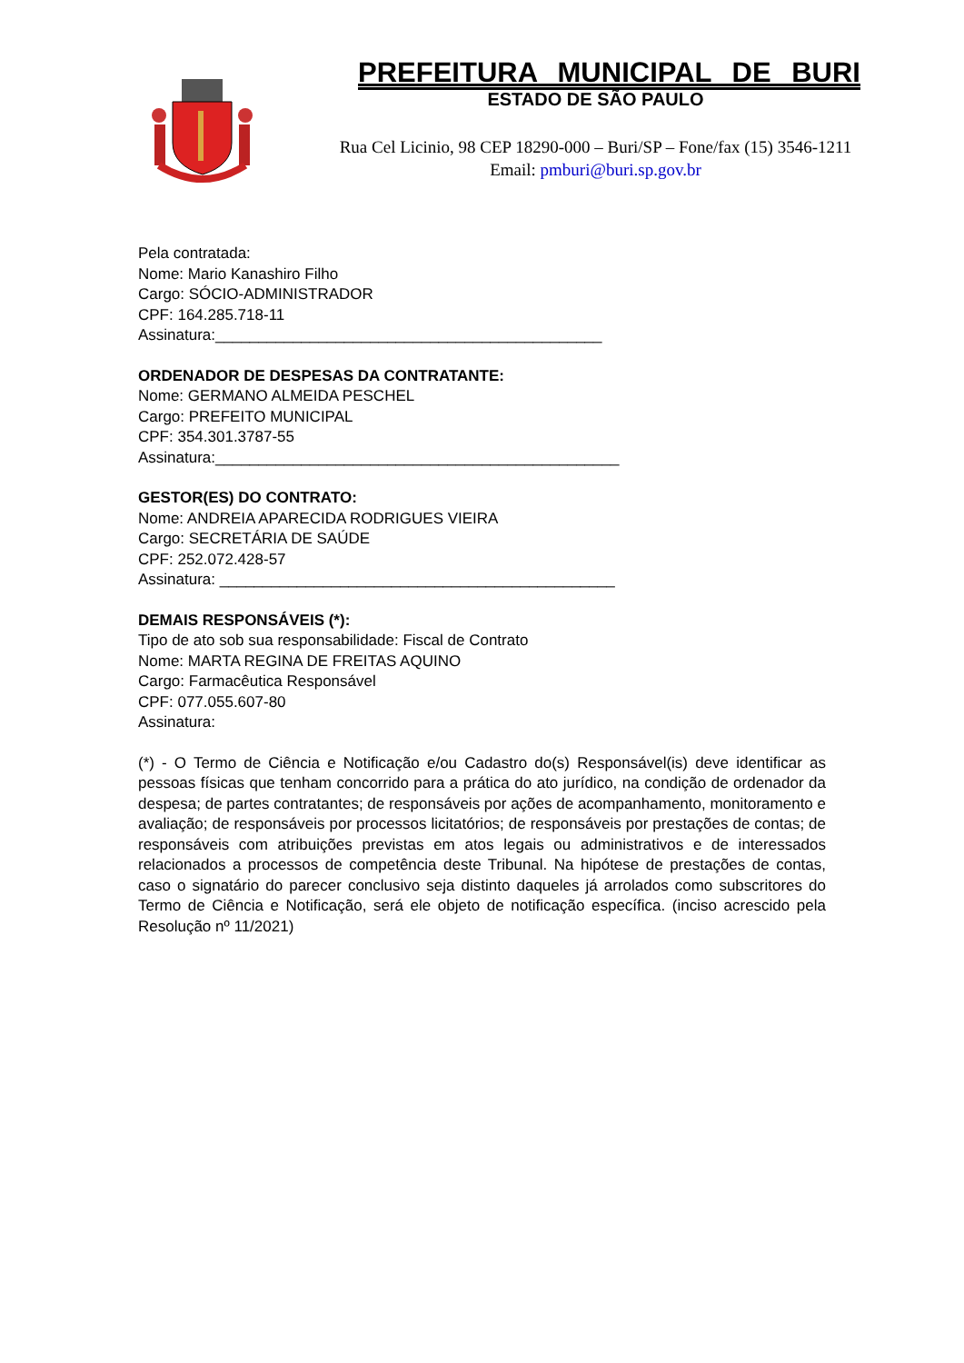PREFEITURA MUNICIPAL DE BURI
ESTADO DE SÃO PAULO
Rua Cel Licinio, 98 CEP 18290-000 – Buri/SP – Fone/fax (15) 3546-1211
Email: pmburi@buri.sp.gov.br
Pela contratada:
Nome: Mario Kanashiro Filho
Cargo: SÓCIO-ADMINISTRADOR
CPF: 164.285.718-11
Assinatura:_____________________________________________
ORDENADOR DE DESPESAS DA CONTRATANTE:
Nome: GERMANO ALMEIDA PESCHEL
Cargo: PREFEITO MUNICIPAL
CPF: 354.301.3787-55
Assinatura:_______________________________________________
GESTOR(ES) DO CONTRATO:
Nome: ANDREIA APARECIDA RODRIGUES VIEIRA
Cargo: SECRETÁRIA DE SAÚDE
CPF: 252.072.428-57
Assinatura: ______________________________________________
DEMAIS RESPONSÁVEIS (*):
Tipo de ato sob sua responsabilidade: Fiscal de Contrato
Nome: MARTA REGINA DE FREITAS AQUINO
Cargo: Farmacêutica Responsável
CPF: 077.055.607-80
Assinatura:
(*) - O Termo de Ciência e Notificação e/ou Cadastro do(s) Responsável(is) deve identificar as pessoas físicas que tenham concorrido para a prática do ato jurídico, na condição de ordenador da despesa; de partes contratantes; de responsáveis por ações de acompanhamento, monitoramento e avaliação; de responsáveis por processos licitatórios; de responsáveis por prestações de contas; de responsáveis com atribuições previstas em atos legais ou administrativos e de interessados relacionados a processos de competência deste Tribunal. Na hipótese de prestações de contas, caso o signatário do parecer conclusivo seja distinto daqueles já arrolados como subscritores do Termo de Ciência e Notificação, será ele objeto de notificação específica. (inciso acrescido pela Resolução nº 11/2021)